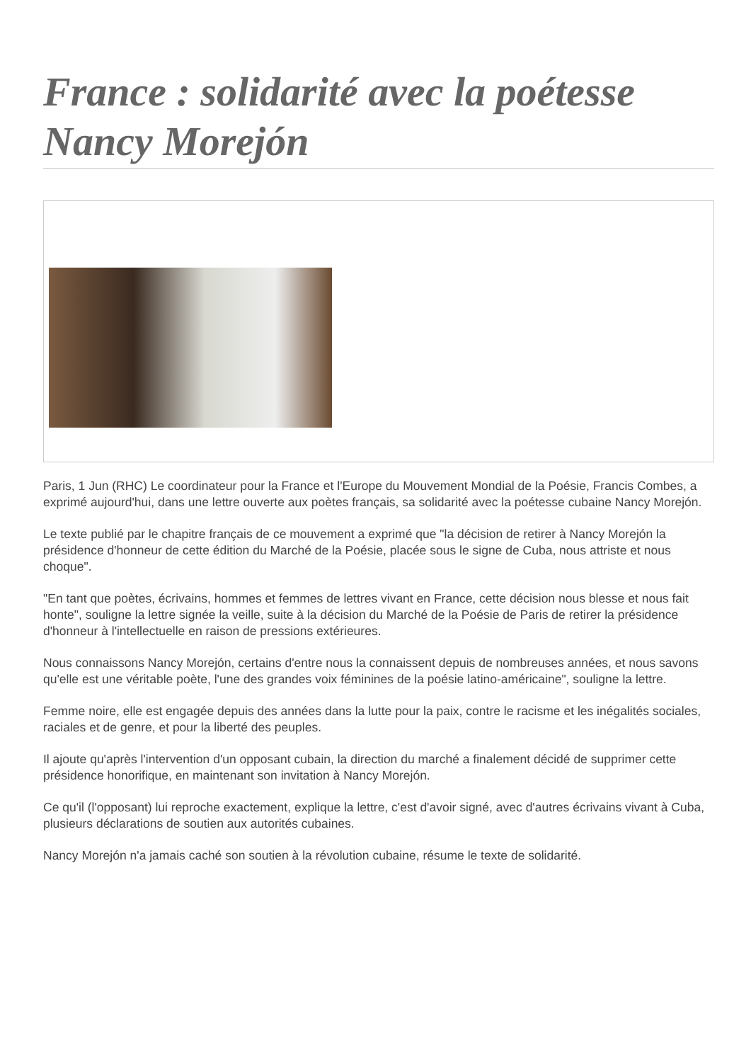France : solidarité avec la poétesse Nancy Morejón
Paris, 1 Jun (RHC) Le coordinateur pour la France et l'Europe du Mouvement Mondial de la Poésie, Francis Combes, a exprimé aujourd'hui, dans une lettre ouverte aux poètes français, sa solidarité avec la poétesse cubaine Nancy Morejón.
Le texte publié par le chapitre français de ce mouvement a exprimé que "la décision de retirer à Nancy Morejón la présidence d'honneur de cette édition du Marché de la Poésie, placée sous le signe de Cuba, nous attriste et nous choque".
"En tant que poètes, écrivains, hommes et femmes de lettres vivant en France, cette décision nous blesse et nous fait honte", souligne la lettre signée la veille, suite à la décision du Marché de la Poésie de Paris de retirer la présidence d'honneur à l'intellectuelle en raison de pressions extérieures.
Nous connaissons Nancy Morejón, certains d'entre nous la connaissent depuis de nombreuses années, et nous savons qu'elle est une véritable poète, l'une des grandes voix féminines de la poésie latino-américaine", souligne la lettre.
Femme noire, elle est engagée depuis des années dans la lutte pour la paix, contre le racisme et les inégalités sociales, raciales et de genre, et pour la liberté des peuples.
Il ajoute qu'après l'intervention d'un opposant cubain, la direction du marché a finalement décidé de supprimer cette présidence honorifique, en maintenant son invitation à Nancy Morejón.
Ce qu'il (l'opposant) lui reproche exactement, explique la lettre, c'est d'avoir signé, avec d'autres écrivains vivant à Cuba, plusieurs déclarations de soutien aux autorités cubaines.
Nancy Morejón n'a jamais caché son soutien à la révolution cubaine, résume le texte de solidarité.